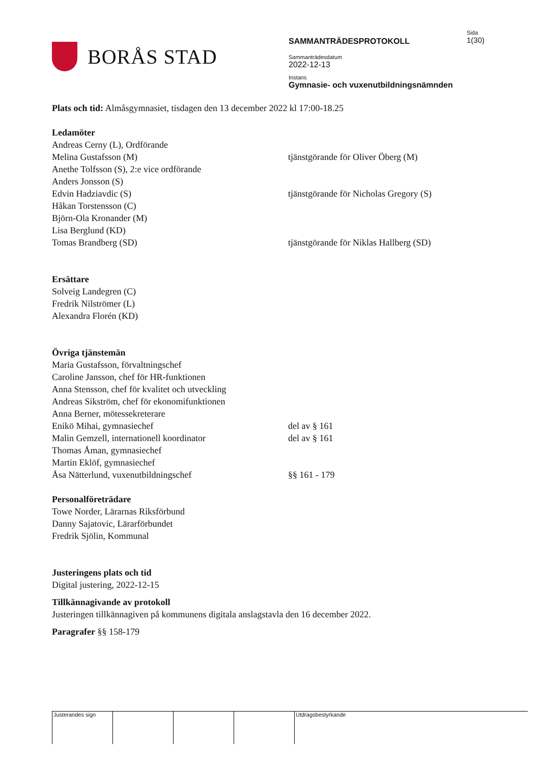BORÅS STAD
SAMMANTRÄDESPROTOKOLL
Sammanträdesdatum
2022-12-13
Instans
Gymnasie- och vuxenutbildningsnämnden
Sida
1(30)
Plats och tid: Almåsgymnasiet, tisdagen den 13 december 2022 kl 17:00-18.25
Ledamöter
Andreas Cerny (L), Ordförande
Melina Gustafsson (M) tjänstgörande för Oliver Öberg (M)
Anethe Tolfsson (S), 2:e vice ordförande
Anders Jonsson (S)
Edvin Hadziavdic (S) tjänstgörande för Nicholas Gregory (S)
Håkan Torstensson (C)
Björn-Ola Kronander (M)
Lisa Berglund (KD)
Tomas Brandberg (SD) tjänstgörande för Niklas Hallberg (SD)
Ersättare
Solveig Landegren (C)
Fredrik Nilströmer (L)
Alexandra Florén (KD)
Övriga tjänstemän
Maria Gustafsson, förvaltningschef
Caroline Jansson, chef för HR-funktionen
Anna Stensson, chef för kvalitet och utveckling
Andreas Sikström, chef för ekonomifunktionen
Anna Berner, mötessekreterare
Enikö Mihai, gymnasiechef del av § 161
Malin Gemzell, internationell koordinator del av § 161
Thomas Åman, gymnasiechef
Martin Eklöf, gymnasiechef
Åsa Nätterlund, vuxenutbildningschef §§ 161 - 179
Personalföreträdare
Towe Norder, Lärarnas Riksförbund
Danny Sajatovic, Lärarförbundet
Fredrik Sjölin, Kommunal
Justeringens plats och tid
Digital justering, 2022-12-15
Tillkännagivande av protokoll
Justeringen tillkännagiven på kommunens digitala anslagstavla den 16 december 2022.
Paragrafer §§ 158-179
Justerandes sign Utdragsbestyrkande